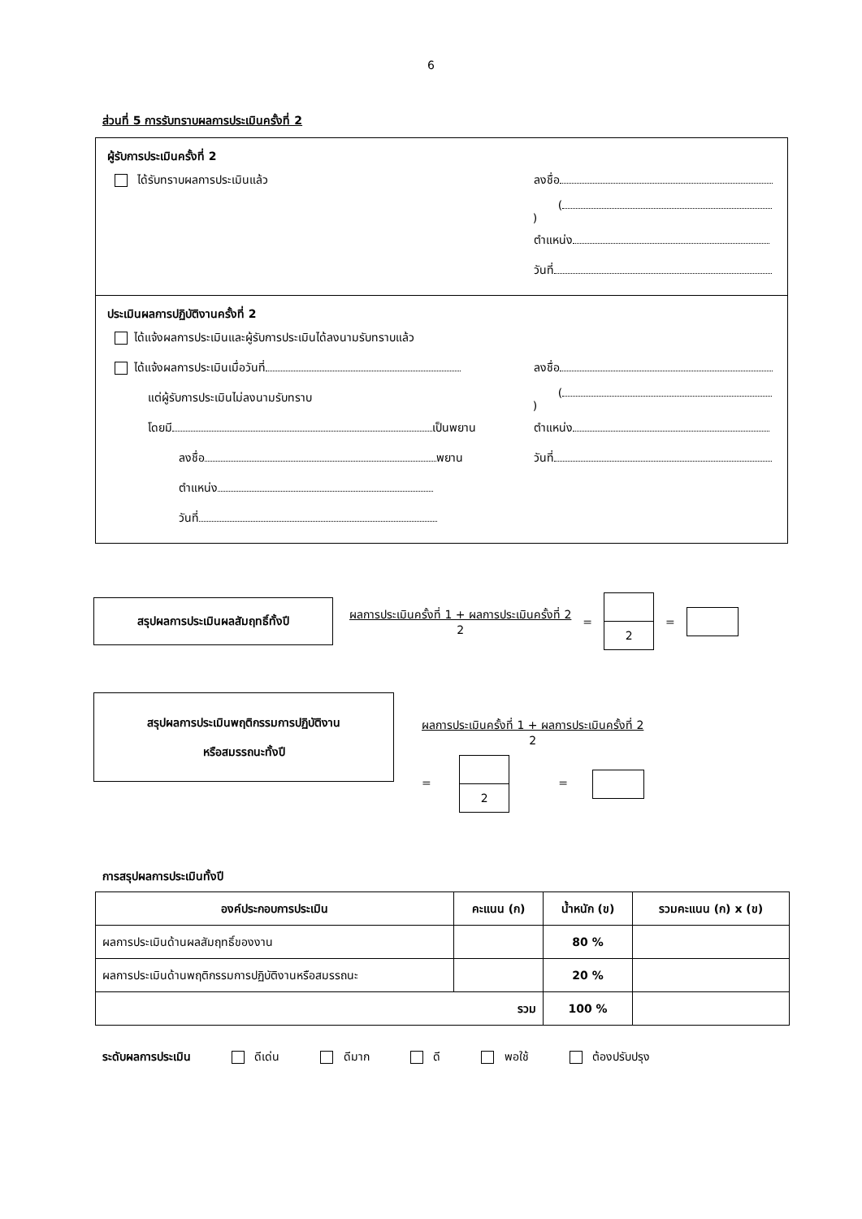6
ส่วนที่ 5 การรับทราบผลการประเมินครั้งที่ 2
ผู้รับการประเมินครั้งที่ 2
ได้รับทราบผลการประเมินแล้ว ลงชื่อ
( )
ตำแหน่ง
วันที่
ประเมินผลการปฏิบัติงานครั้งที่ 2
ได้แจ้งผลการประเมินและผู้รับการประเมินได้ลงนามรับทราบแล้ว
ได้แจ้งผลการประเมินเมื่อวันที่ ลงชื่อ
แต่ผู้รับการประเมินไม่ลงนามรับทราบ ( )
โดยมี เป็นพยาน ตำแหน่ง
ลงชื่อ พยาน วันที่
ตำแหน่ง
วันที่
สรุปผลการประเมินผลสัมฤทธิ์ทั้งปี
ผลการประเมินครั้งที่ 1 + ผลการประเมินครั้งที่ 2
2
=
2
=
สรุปผลการประเมินพฤติกรรมการปฏิบัติงาน
หรือสมรรถนะทั้งปี
ผลการประเมินครั้งที่ 1 + ผลการประเมินครั้งที่ 2
2
=
2
=
การสรุปผลการประเมินทั้งปี
| องค์ประกอบการประเมิน | คะแนน (ก) | น้ำหนัก (ข) | รวมคะแนน (ก) x (ข) |
| --- | --- | --- | --- |
| ผลการประเมินด้านผลสัมฤทธิ์ของงาน | | 80 % | |
| ผลการประเมินด้านพฤติกรรมการปฏิบัติงานหรือสมรรถนะ | | 20 % | |
| รวม | | 100 % | |
ระดับผลการประเมิน ดีเด่น ดีมาก ดี พอใช้ ต้องปรับปรุง